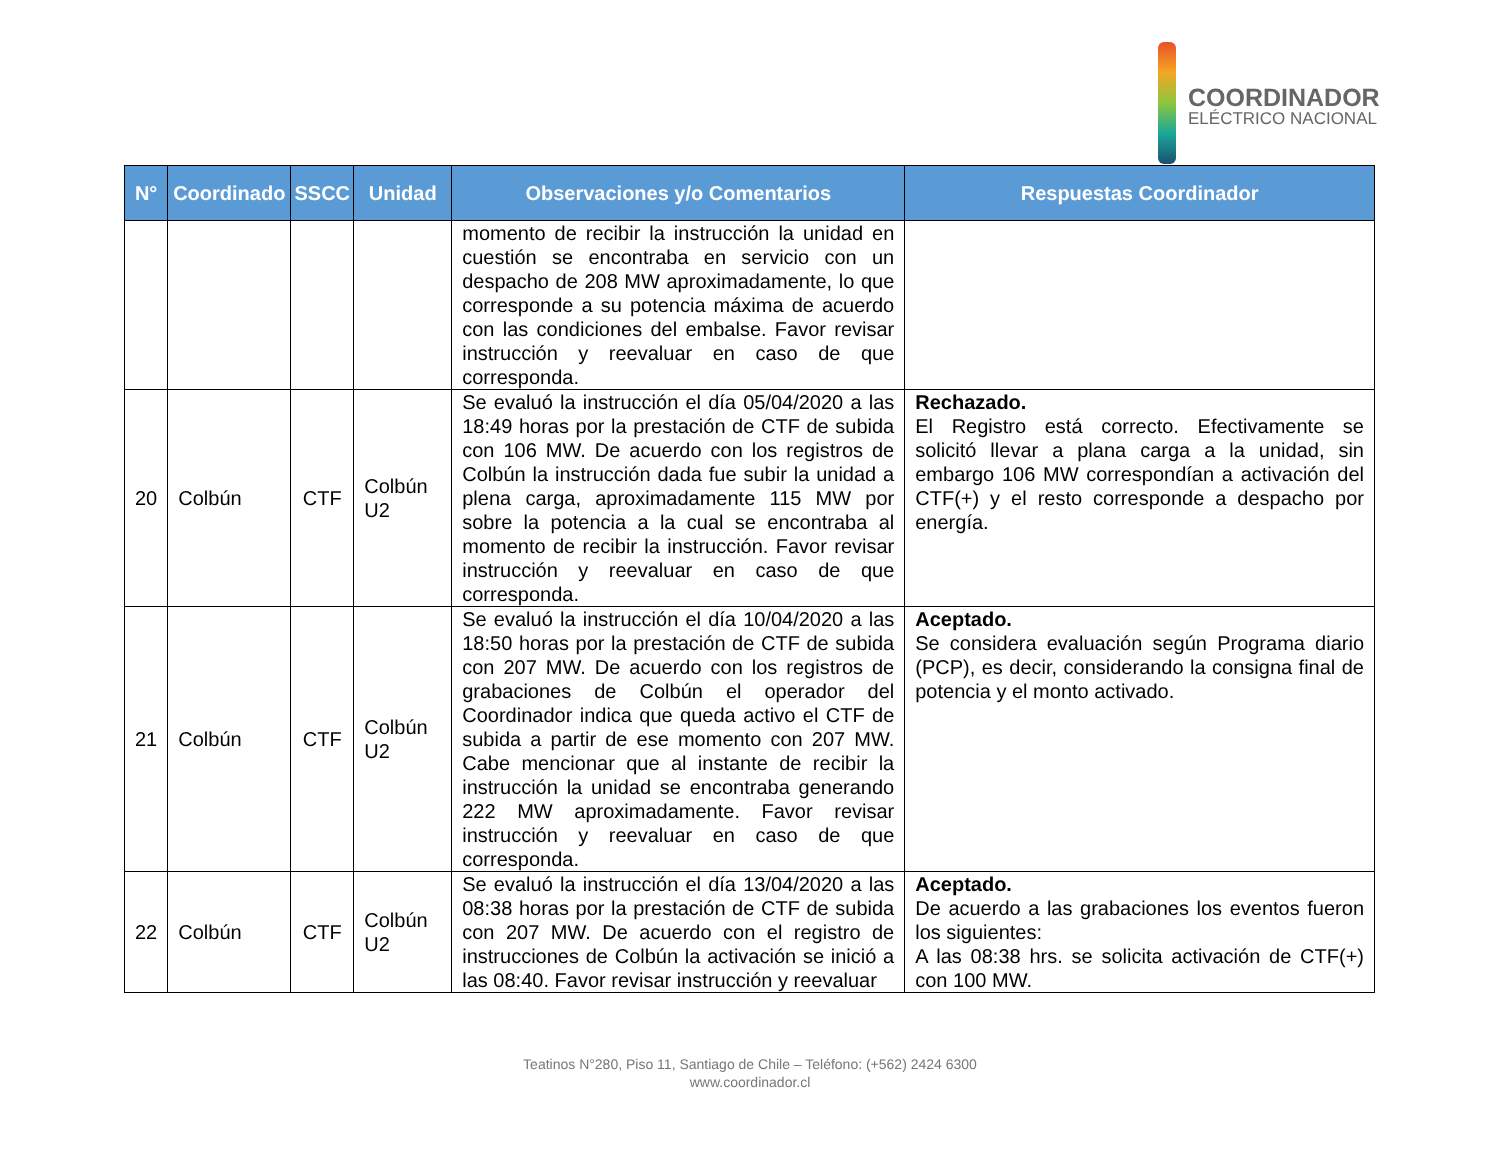COORDINADOR
ELÉCTRICO NACIONAL
| N° | Coordinado | SSCC | Unidad | Observaciones y/o Comentarios | Respuestas Coordinador |
| --- | --- | --- | --- | --- | --- |
| | | | | momento de recibir la instrucción la unidad en cuestión se encontraba en servicio con un despacho de 208 MW aproximadamente, lo que corresponde a su potencia máxima de acuerdo con las condiciones del embalse. Favor revisar instrucción y reevaluar en caso de que corresponda. | |
| 20 | Colbún | CTF | Colbún U2 | Se evaluó la instrucción el día 05/04/2020 a las 18:49 horas por la prestación de CTF de subida con 106 MW. De acuerdo con los registros de Colbún la instrucción dada fue subir la unidad a plena carga, aproximadamente 115 MW por sobre la potencia a la cual se encontraba al momento de recibir la instrucción. Favor revisar instrucción y reevaluar en caso de que corresponda. | Rechazado. El Registro está correcto. Efectivamente se solicitó llevar a plana carga a la unidad, sin embargo 106 MW correspondían a activación del CTF(+) y el resto corresponde a despacho por energía. |
| 21 | Colbún | CTF | Colbún U2 | Se evaluó la instrucción el día 10/04/2020 a las 18:50 horas por la prestación de CTF de subida con 207 MW. De acuerdo con los registros de grabaciones de Colbún el operador del Coordinador indica que queda activo el CTF de subida a partir de ese momento con 207 MW. Cabe mencionar que al instante de recibir la instrucción la unidad se encontraba generando 222 MW aproximadamente. Favor revisar instrucción y reevaluar en caso de que corresponda. | Aceptado. Se considera evaluación según Programa diario (PCP), es decir, considerando la consigna final de potencia y el monto activado. |
| 22 | Colbún | CTF | Colbún U2 | Se evaluó la instrucción el día 13/04/2020 a las 08:38 horas por la prestación de CTF de subida con 207 MW. De acuerdo con el registro de instrucciones de Colbún la activación se inició a las 08:40. Favor revisar instrucción y reevaluar | Aceptado. De acuerdo a las grabaciones los eventos fueron los siguientes: A las 08:38 hrs. se solicita activación de CTF(+) con 100 MW. |
Teatinos N°280, Piso 11, Santiago de Chile – Teléfono: (+562) 2424 6300
www.coordinador.cl